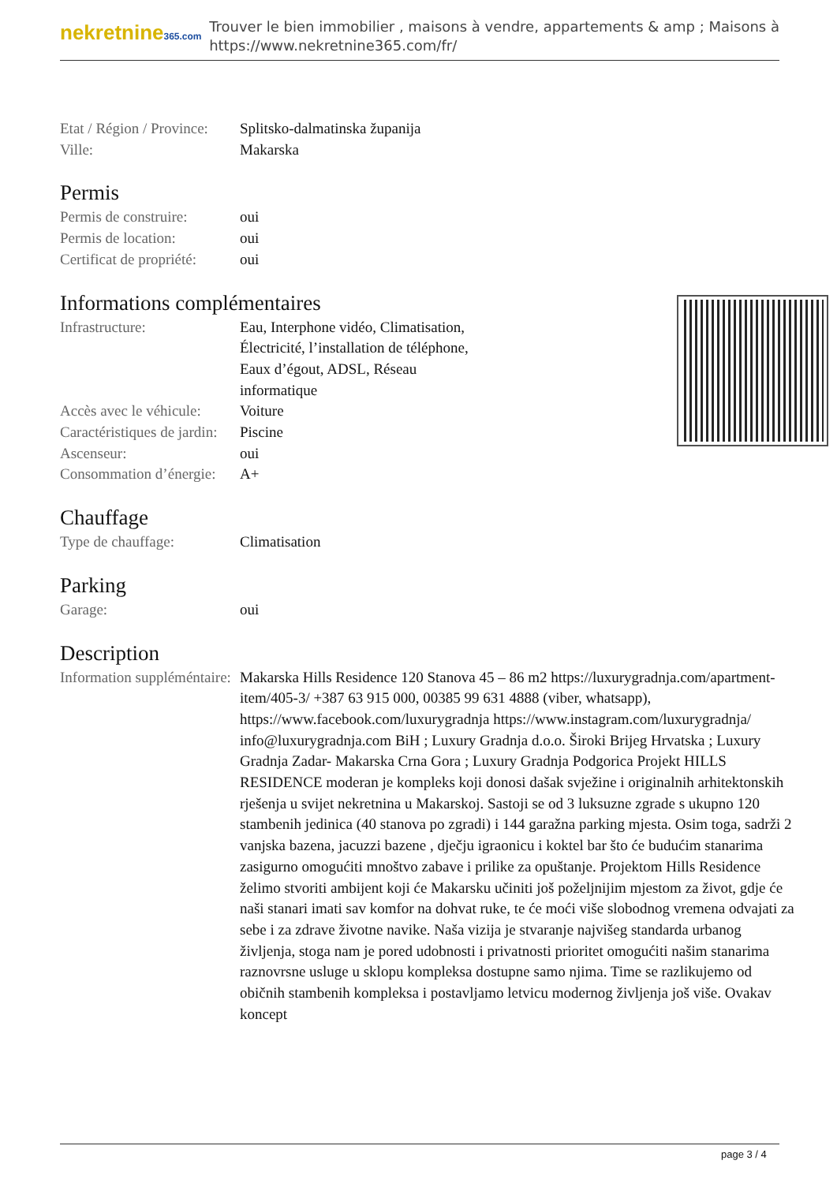nekretnine365.com
Trouver le bien immobilier , maisons à vendre, appartements & amp ; Maisons à
https://www.nekretnine365.com/fr/
| Etat / Région / Province: | Splitsko-dalmatinska županija |
| Ville: | Makarska |
Permis
| Permis de construire: | oui |
| Permis de location: | oui |
| Certificat de propriété: | oui |
Informations complémentaires
| Infrastructure: | Eau, Interphone vidéo, Climatisation, Électricité, l’installation de téléphone, Eaux d’égout, ADSL, Réseau informatique |
| Accès avec le véhicule: | Voiture |
| Caractéristiques de jardin: | Piscine |
| Ascenseur: | oui |
| Consommation d’énergie: | A+ |
Chauffage
| Type de chauffage: | Climatisation |
Parking
| Garage: | oui |
Description
| Information suppléméntaire: | Makarska Hills Residence 120 Stanova 45 – 86 m2 https://luxurygradnja.com/apartment-item/405-3/ +387 63 915 000, 00385 99 631 4888 (viber, whatsapp), https://www.facebook.com/luxurygradnja https://www.instagram.com/luxurygradnja/ info@luxurygradnja.com BiH ; Luxury Gradnja d.o.o. Široki Brijeg Hrvatska ; Luxury Gradnja Zadar- Makarska Crna Gora ; Luxury Gradnja Podgorica Projekt HILLS RESIDENCE moderan je kompleks koji donosi dašak svježine i originalnih arhitektonskih rješenja u svijet nekretnina u Makarskoj. Sastoji se od 3 luksuzne zgrade s ukupno 120 stambenih jedinica (40 stanova po zgradi) i 144 garažna parking mjesta. Osim toga, sadrži 2 vanjska bazena, jacuzzi bazene , dječju igraonicu i koktel bar što će budućim stanarima zasigurno omogućiti mnoštvo zabave i prilike za opuštanje. Projektom Hills Residence želimo stvoriti ambijent koji će Makarsku učiniti još poželjnijim mjestom za život, gdje će naši stanari imati sav komfor na dohvat ruke, te će moći više slobodnog vremena odvajati za sebe i za zdrave životne navike. Naša vizija je stvaranje najvišeg standarda urbanog življenja, stoga nam je pored udobnosti i privatnosti prioritet omogućiti našim stanarima raznovrsne usluge u sklopu kompleksa dostupne samo njima. Time se razlikujemo od običnih stambenih kompleksa i postavljamo letvicu modernog življenja još više. Ovakav koncept |
page 3 / 4